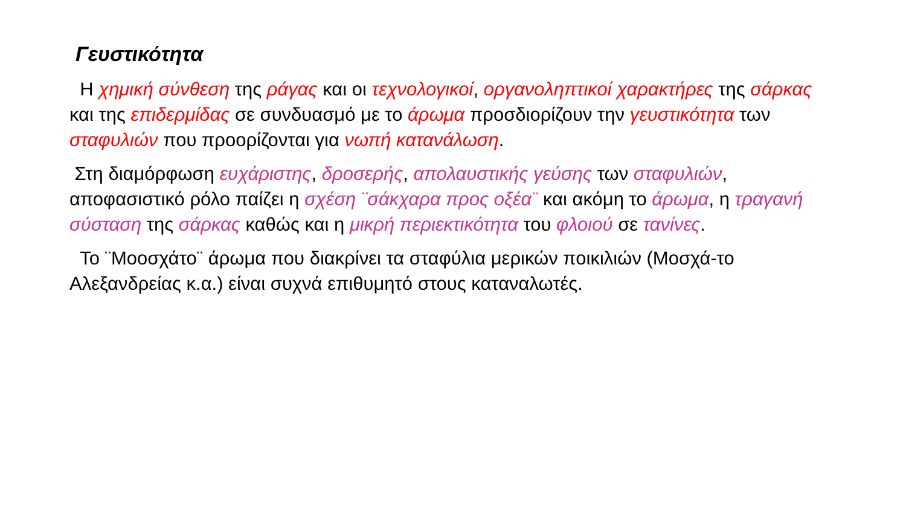Γευστικότητα
Η χημική σύνθεση της ράγας και οι τεχνολογικοί, οργανοληπτικοί χαρακτήρες της σάρκας και της επιδερμίδας σε συνδυασμό με το άρωμα προσδιορίζουν την γευστικότητα των σταφυλιών που προορίζονται για νωπή κατανάλωση.
Στη διαμόρφωση ευχάριστης, δροσερής, απολαυστικής γεύσης των σταφυλιών, αποφασιστικό ρόλο παίζει η σχέση ¨σάκχαρα προς οξέα¨ και ακόμη το άρωμα, η τραγανή σύσταση της σάρκας καθώς και η μικρή περιεκτικότητα του φλοιού σε τανίνες.
Το ¨Μοοσχάτο¨ άρωμα που διακρίνει τα σταφύλια μερικών ποικιλιών (Μοσχά-το Αλεξανδρείας κ.α.) είναι συχνά επιθυμητό στους καταναλωτές.